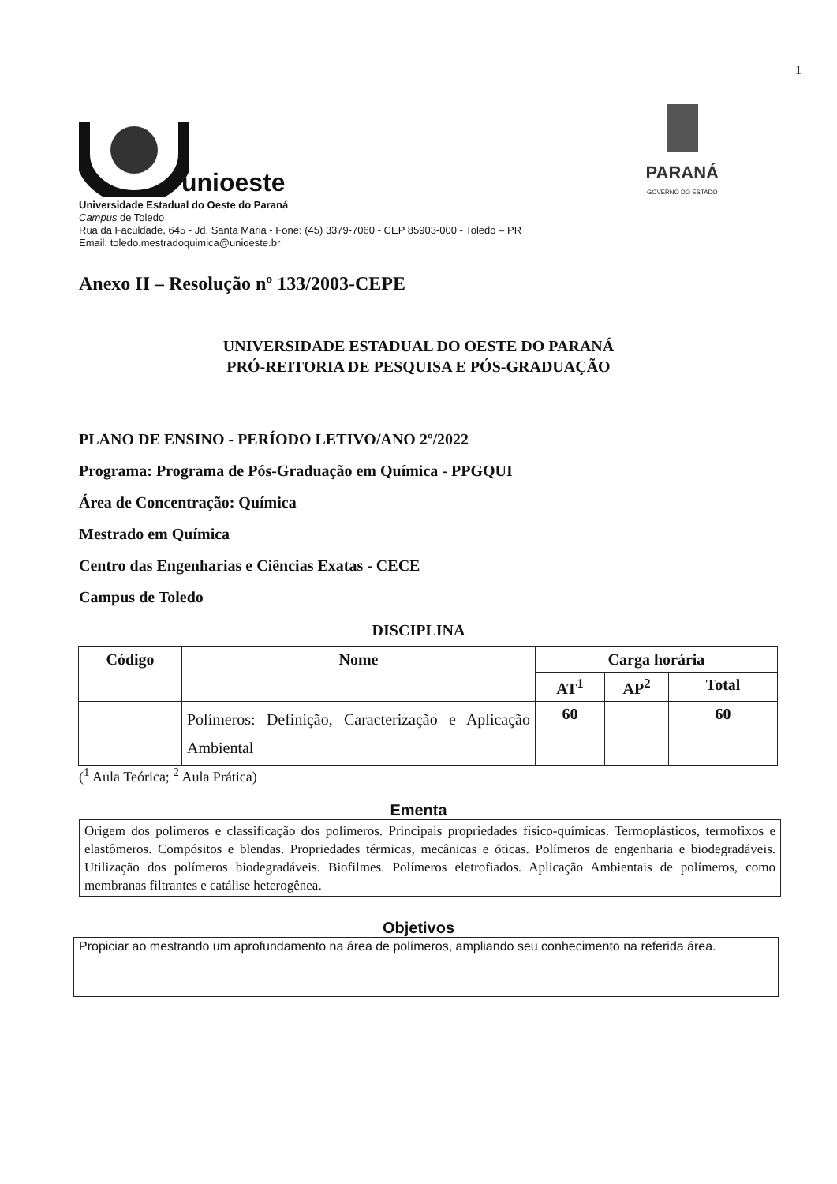1
unioeste
PARANÁ
GOVERNO DO ESTADO
Universidade Estadual do Oeste do Paraná
Campus de Toledo
Rua da Faculdade, 645 - Jd. Santa Maria - Fone: (45) 3379-7060 - CEP 85903-000 - Toledo – PR
Email: toledo.mestradoquimica@unioeste.br
Anexo II – Resolução nº 133/2003-CEPE
UNIVERSIDADE ESTADUAL DO OESTE DO PARANÁ
PRÓ-REITORIA DE PESQUISA E PÓS-GRADUAÇÃO
PLANO DE ENSINO - PERÍODO LETIVO/ANO 2º/2022
Programa: Programa de Pós-Graduação em Química - PPGQUI
Área de Concentração: Química
Mestrado em Química
Centro das Engenharias e Ciências Exatas - CECE
Campus de Toledo
DISCIPLINA
| Código | Nome | Carga horária | | |
| --- | --- | --- | --- | --- |
| | | AT<sup>1</sup> | AP<sup>2</sup> | Total |
| | Polímeros: Definição, Caracterização e Aplicação Ambiental | 60 | | 60 |
(<sup>1</sup> Aula Teórica; <sup>2</sup> Aula Prática)
Ementa
Origem dos polímeros e classificação dos polímeros. Principais propriedades físico-químicas. Termoplásticos, termofixos e elastômeros. Compósitos e blendas. Propriedades térmicas, mecânicas e óticas. Polímeros de engenharia e biodegradáveis. Utilização dos polímeros biodegradáveis. Biofilmes. Polímeros eletrofiados. Aplicação Ambientais de polímeros, como membranas filtrantes e catálise heterogênea.
Objetivos
Propiciar ao mestrando um aprofundamento na área de polímeros, ampliando seu conhecimento na referida área.